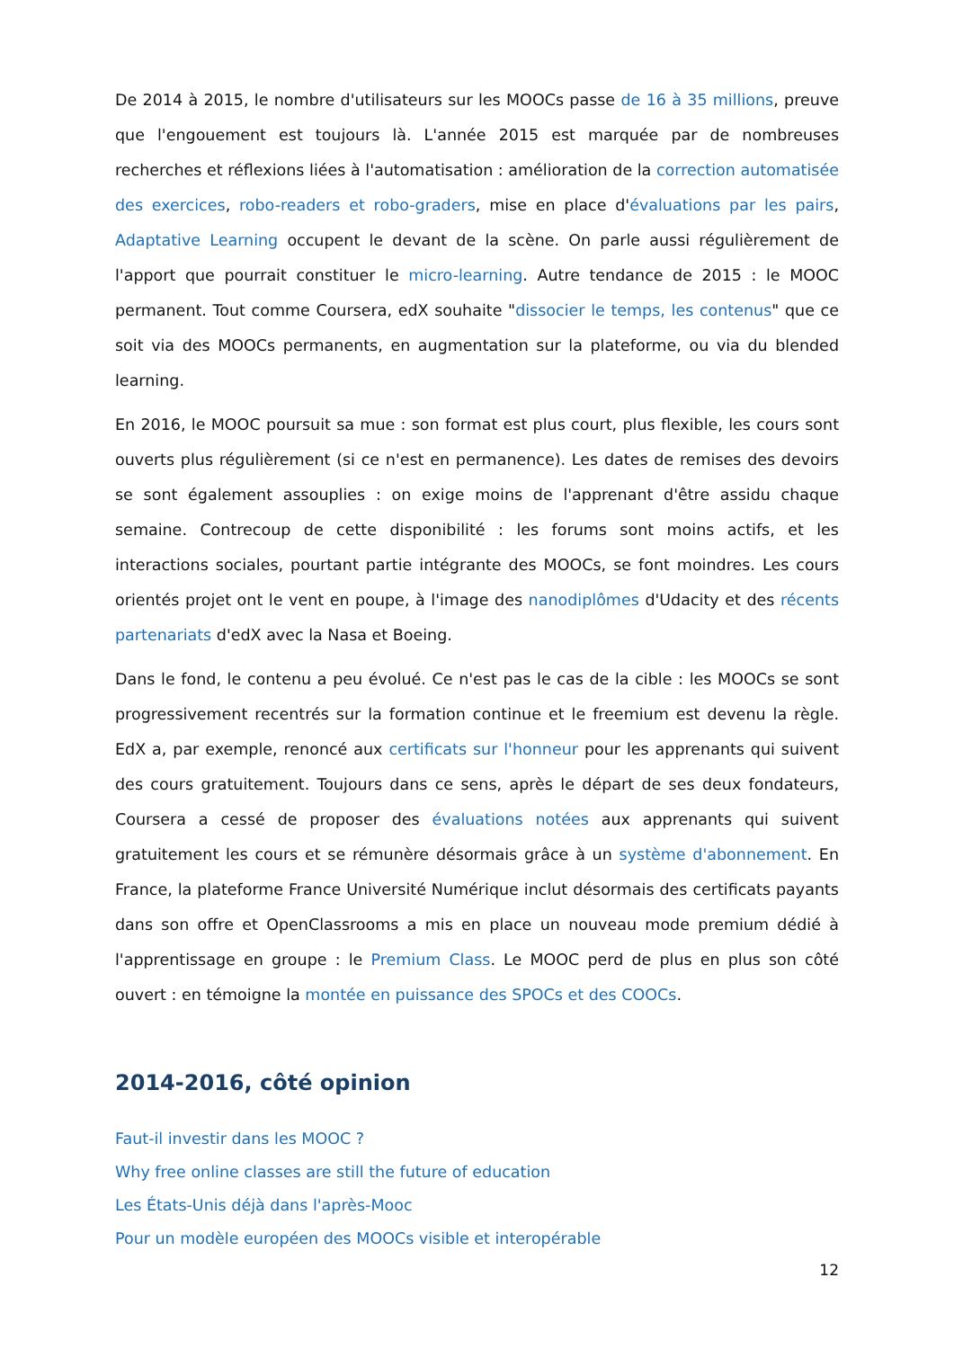De 2014 à 2015, le nombre d'utilisateurs sur les MOOCs passe de 16 à 35 millions, preuve que l'engouement est toujours là. L'année 2015 est marquée par de nombreuses recherches et réflexions liées à l'automatisation : amélioration de la correction automatisée des exercices, robo-readers et robo-graders, mise en place d'évaluations par les pairs, Adaptative Learning occupent le devant de la scène. On parle aussi régulièrement de l'apport que pourrait constituer le micro-learning. Autre tendance de 2015 : le MOOC permanent. Tout comme Coursera, edX souhaite "dissocier le temps, les contenus" que ce soit via des MOOCs permanents, en augmentation sur la plateforme, ou via du blended learning.
En 2016, le MOOC poursuit sa mue : son format est plus court, plus flexible, les cours sont ouverts plus régulièrement (si ce n'est en permanence). Les dates de remises des devoirs se sont également assouplies : on exige moins de l'apprenant d'être assidu chaque semaine. Contrecoup de cette disponibilité : les forums sont moins actifs, et les interactions sociales, pourtant partie intégrante des MOOCs, se font moindres. Les cours orientés projet ont le vent en poupe, à l'image des nanodiplômes d'Udacity et des récents partenariats d'edX avec la Nasa et Boeing.
Dans le fond, le contenu a peu évolué. Ce n'est pas le cas de la cible : les MOOCs se sont progressivement recentrés sur la formation continue et le freemium est devenu la règle. EdX a, par exemple, renoncé aux certificats sur l'honneur pour les apprenants qui suivent des cours gratuitement. Toujours dans ce sens, après le départ de ses deux fondateurs, Coursera a cessé de proposer des évaluations notées aux apprenants qui suivent gratuitement les cours et se rémunère désormais grâce à un système d'abonnement. En France, la plateforme France Université Numérique inclut désormais des certificats payants dans son offre et OpenClassrooms a mis en place un nouveau mode premium dédié à l'apprentissage en groupe : le Premium Class. Le MOOC perd de plus en plus son côté ouvert : en témoigne la montée en puissance des SPOCs et des COOCs.
2014-2016, côté opinion
Faut-il investir dans les MOOC ?
Why free online classes are still the future of education
Les États-Unis déjà dans l'après-Mooc
Pour un modèle européen des MOOCs visible et interopérable
12